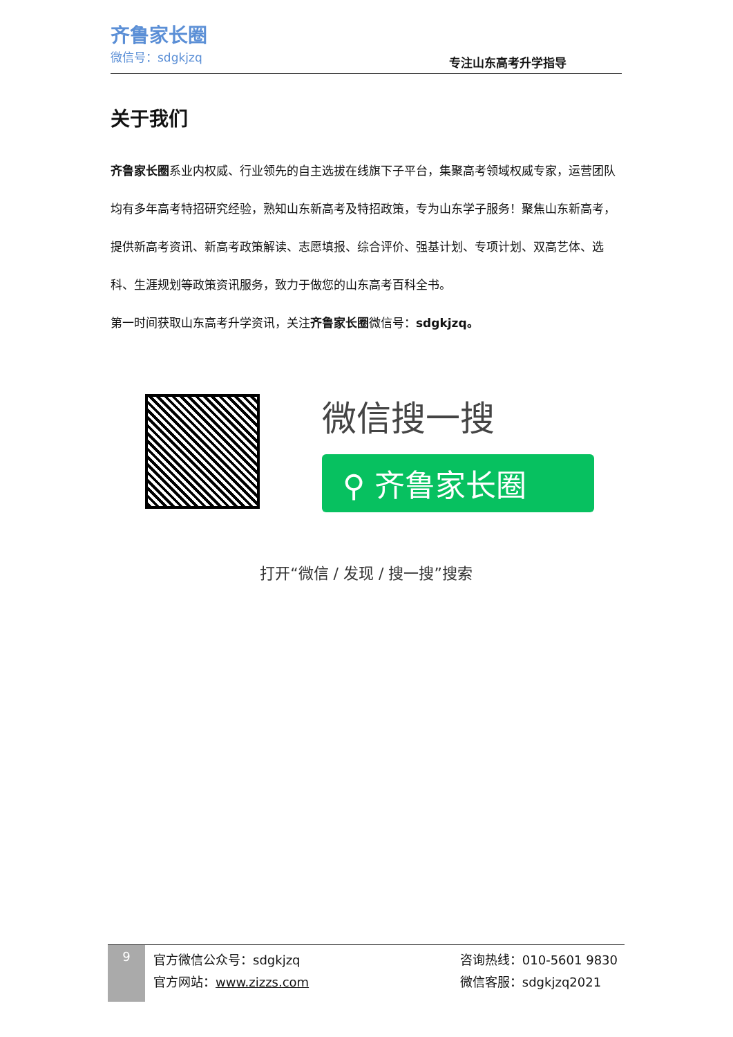齐鲁家长圈
微信号：sdgkjzq
专注山东高考升学指导
关于我们
齐鲁家长圈系业内权威、行业领先的自主选拔在线旗下子平台，集聚高考领域权威专家，运营团队均有多年高考特招研究经验，熟知山东新高考及特招政策，专为山东学子服务！聚焦山东新高考，提供新高考资讯、新高考政策解读、志愿填报、综合评价、强基计划、专项计划、双高艺体、选科、生涯规划等政策资讯服务，致力于做您的山东高考百科全书。
第一时间获取山东高考升学资讯，关注齐鲁家长圈微信号：sdgkjzq。
微信搜一搜
⚲ 齐鲁家长圈
打开“微信 / 发现 / 搜一搜”搜索
9
官方微信公众号：sdgkjzq
官方网站：www.zizzs.com
咨询热线：010-5601 9830
微信客服：sdgkjzq2021